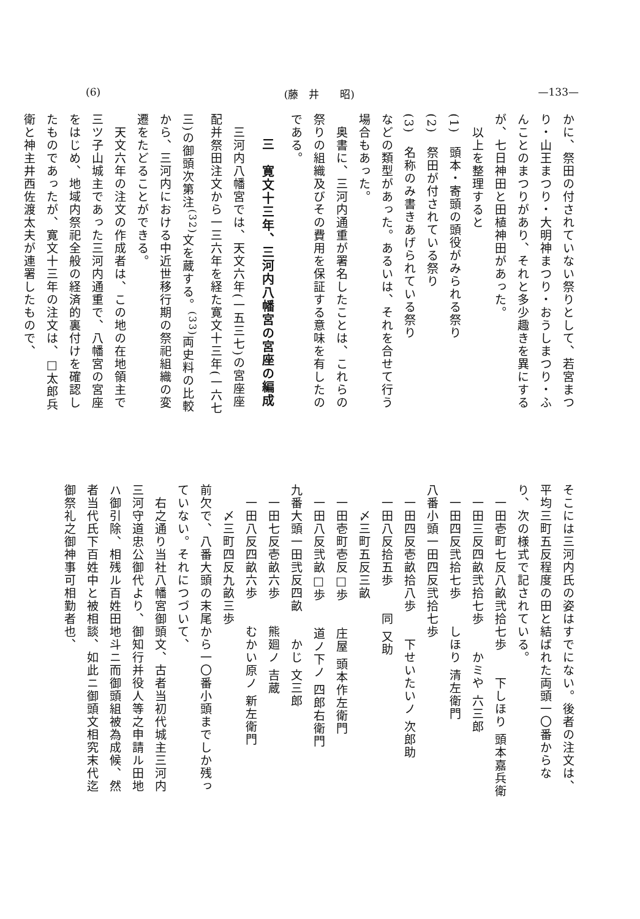(6) (藤　井　　昭) —133—
かに、祭田の付されていない祭りとして、若宮まつり・山王まつり・大明神まつり・おうしまつり・ふんことのまつりがあり、それと多少趣きを異にするが、七日神田と田植神田があった。
　以上を整理すると
(1)　頭本・寄頭の頭役がみられる祭り
(2)　祭田が付されている祭り
(3)　名称のみ書きあげられている祭り
などの類型があった。あるいは、それを合せて行う場合もあった。
　奥書に、三河内通重が署名したことは、これらの祭りの組織及びその費用を保証する意味を有したのである。
三　寛文十三年、三河内八幡宮の宮座の編成
　三河内八幡宮では、天文六年(一五三七)の宮座座配并祭田注文から一三六年を経た寛文十三年(一六七三)の御頭次第注<sup>(32)</sup>文を蔵する。<sup>(33)</sup>両史料の比較から、三河内における中近世移行期の祭祀組織の変遷をたどることができる。
　天文六年の注文の作成者は、この地の在地領主で三ツ子山城主であった三河内通重で、八幡宮の宮座をはじめ、地域内祭祀全般の経済的裏付けを確認したものであったが、寛文十三年の注文は、□太郎兵衛と神主井西佐渡太夫が連署したもので、
そこには三河内氏の姿はすでにない。後者の注文は、平均三町五反程度の田と結ばれた両頭一〇番からなり、次の様式で記されている。
　一田壱町七反八畝弐拾七歩　　下しほり 頭本嘉兵衛
　一田三反四畝弐拾七歩　　かミや 六三郎
　一田四反弐拾七歩　　しほり 清左衛門
八番小頭一田四反弐拾七歩
　一田四反壱畝拾八歩　　下せいたいノ 次郎助
　一田八反拾五歩　　同 又助
　　〆三町五反三畝
　一田壱町壱反□歩　　庄屋 頭本作左衛門
　一田八反弐畝□歩　　道ノ下ノ 四郎右衛門
九番大頭一田弐反四畝　　かじ 文三郎
　一田七反壱畝六歩　　熊廻ノ 吉蔵
　一田八反四畝六歩　　むかい原ノ 新左衛門
　　〆三町四反九畝三歩
前欠で、八番大頭の末尾から一〇番小頭までしか残っていない。それにつづいて、
　右之通り当社八幡宮御頭文、古者当初代城主三河内三河守道忠公御代より、御知行并役人等之申請ル田地ハ御引除、相残ル百姓田地斗ニ而御頭組被為成候、然者当代氏下百姓中と被相談、如此ニ御頭文相究末代迄御祭礼之御神事可相勤者也、